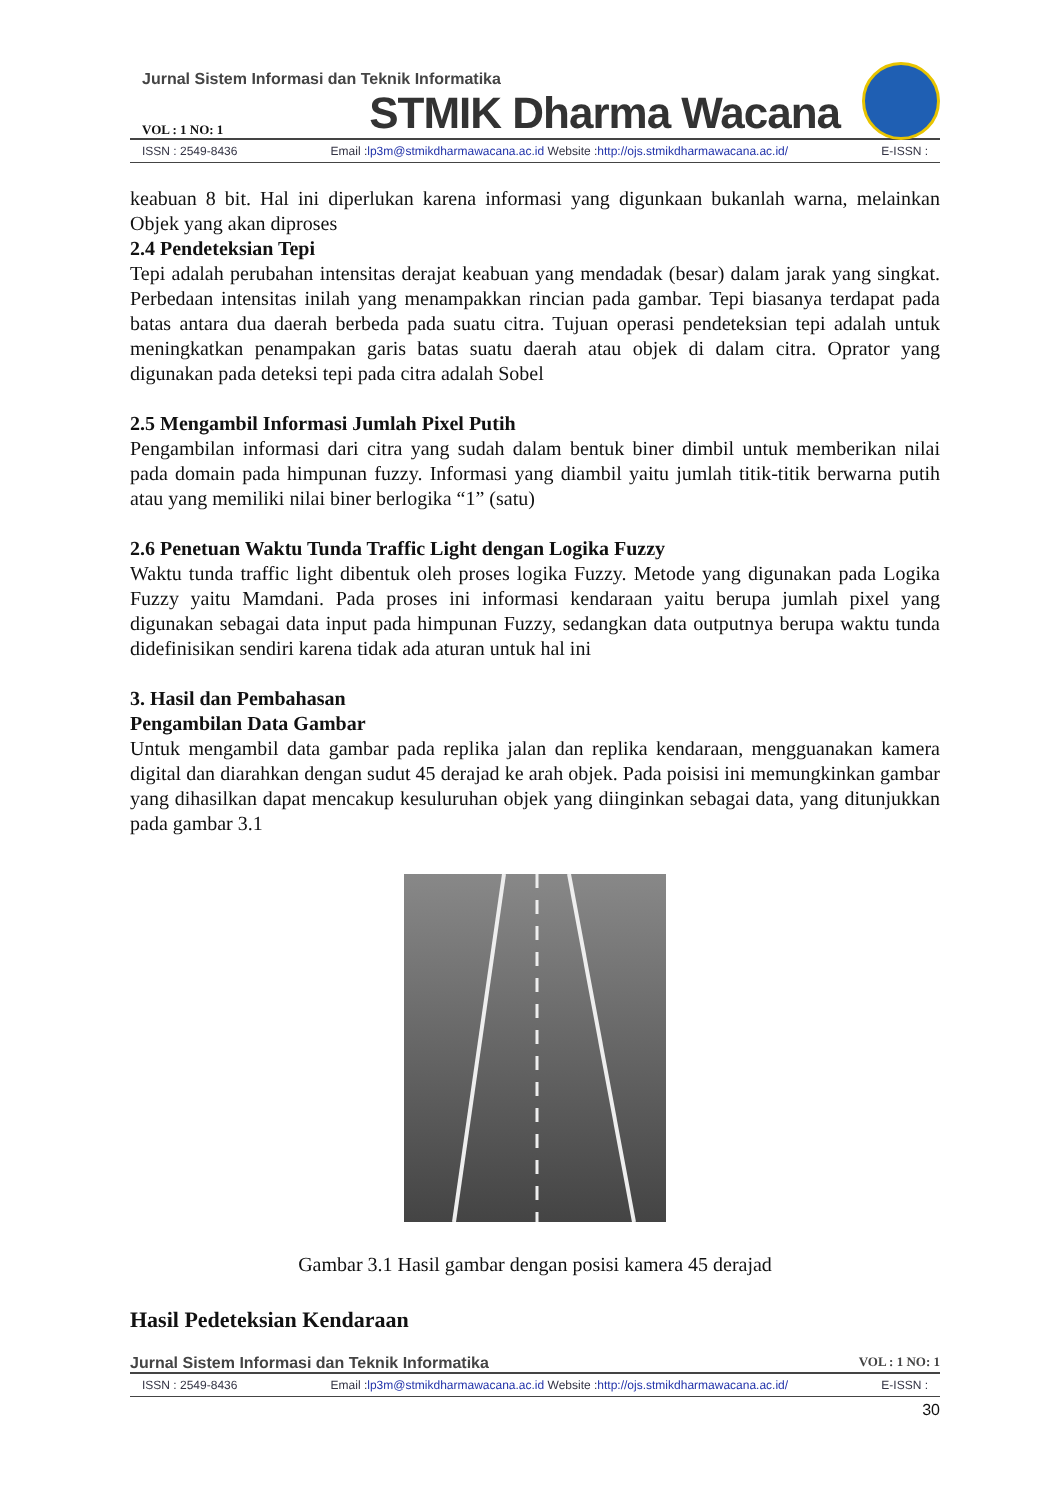Jurnal Sistem Informasi dan Teknik Informatika
VOL : 1 NO: 1 STMIK Dharma Wacana
ISSN : 2549-8436 Email :lp3m@stmikdharmawacana.ac.id Website :http://ojs.stmikdharmawacana.ac.id/ E-ISSN :
keabuan 8 bit. Hal ini diperlukan karena informasi yang digunkaan bukanlah warna, melainkan Objek yang akan diproses
2.4 Pendeteksian Tepi
Tepi adalah perubahan intensitas derajat keabuan yang mendadak (besar) dalam jarak yang singkat. Perbedaan intensitas inilah yang menampakkan rincian pada gambar. Tepi biasanya terdapat pada batas antara dua daerah berbeda pada suatu citra. Tujuan operasi pendeteksian tepi adalah untuk meningkatkan penampakan garis batas suatu daerah atau objek di dalam citra. Oprator yang digunakan pada deteksi tepi pada citra adalah Sobel
2.5 Mengambil Informasi Jumlah Pixel Putih
Pengambilan informasi dari citra yang sudah dalam bentuk biner dimbil untuk memberikan nilai pada domain pada himpunan fuzzy. Informasi yang diambil yaitu jumlah titik-titik berwarna putih atau yang memiliki nilai biner berlogika “1” (satu)
2.6 Penetuan Waktu Tunda Traffic Light dengan Logika Fuzzy
Waktu tunda traffic light dibentuk oleh proses logika Fuzzy. Metode yang digunakan pada Logika Fuzzy yaitu Mamdani. Pada proses ini informasi kendaraan yaitu berupa jumlah pixel yang digunakan sebagai data input pada himpunan Fuzzy, sedangkan data outputnya berupa waktu tunda didefinisikan sendiri karena tidak ada aturan untuk hal ini
3. Hasil dan Pembahasan
Pengambilan Data Gambar
Untuk mengambil data gambar pada replika jalan dan replika kendaraan, mengguanakan kamera digital dan diarahkan dengan sudut 45 derajad ke arah objek. Pada poisisi ini memungkinkan gambar yang dihasilkan dapat mencakup kesuluruhan objek yang diinginkan sebagai data, yang ditunjukkan pada gambar 3.1
Gambar 3.1 Hasil gambar dengan posisi kamera 45 derajad
Hasil Pedeteksian Kendaraan
Jurnal Sistem Informasi dan Teknik Informatika VOL : 1 NO: 1
ISSN : 2549-8436 Email :lp3m@stmikdharmawacana.ac.id Website :http://ojs.stmikdharmawacana.ac.id/ E-ISSN :
30